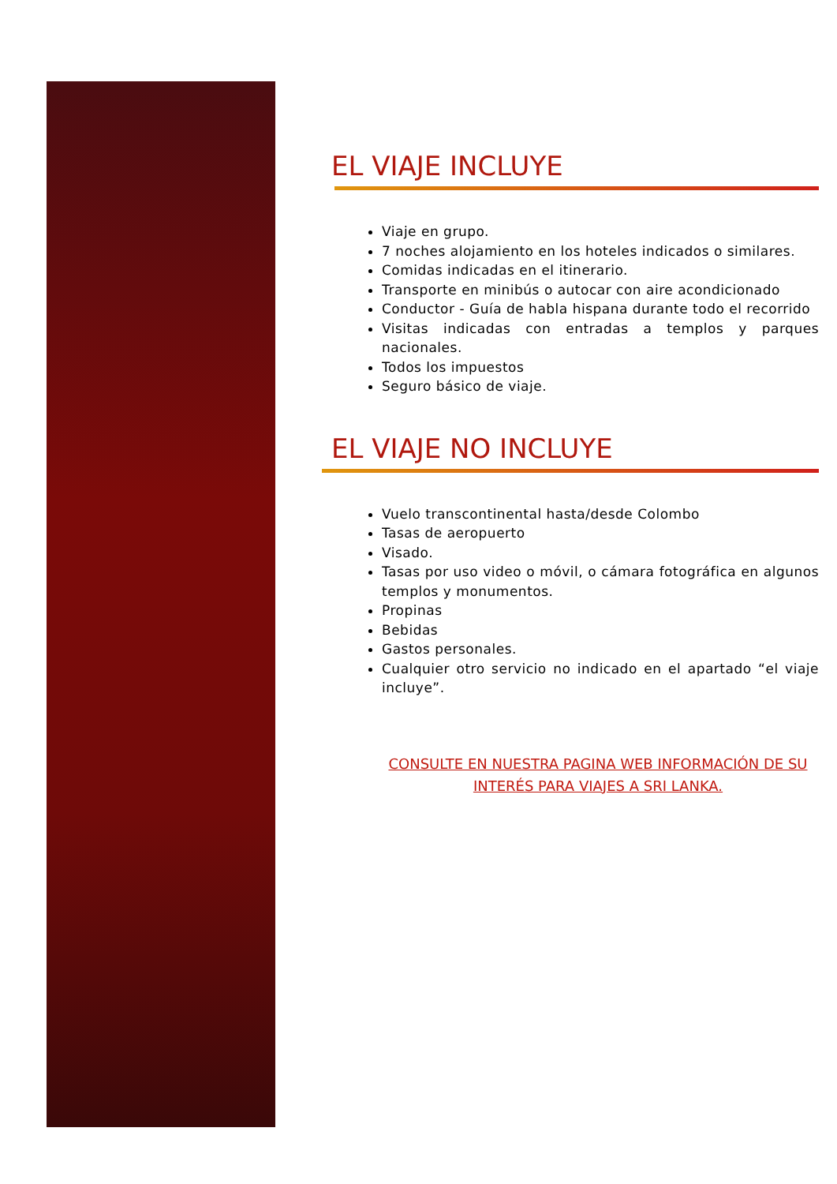EL VIAJE INCLUYE
Viaje en grupo.
7 noches alojamiento en los hoteles indicados o similares.
Comidas indicadas en el itinerario.
Transporte en minibús o autocar con aire acondicionado
Conductor - Guía de habla hispana durante todo el recorrido
Visitas indicadas con entradas a templos y parques nacionales.
Todos los impuestos
Seguro básico de viaje.
EL VIAJE NO INCLUYE
Vuelo transcontinental hasta/desde Colombo
Tasas de aeropuerto
Visado.
Tasas por uso video o móvil, o cámara fotográfica en algunos templos y monumentos.
Propinas
Bebidas
Gastos personales.
Cualquier otro servicio no indicado en el apartado “el viaje incluye”.
CONSULTE EN NUESTRA PAGINA WEB INFORMACIÓN DE SU
INTERÉS PARA VIAJES A SRI LANKA.